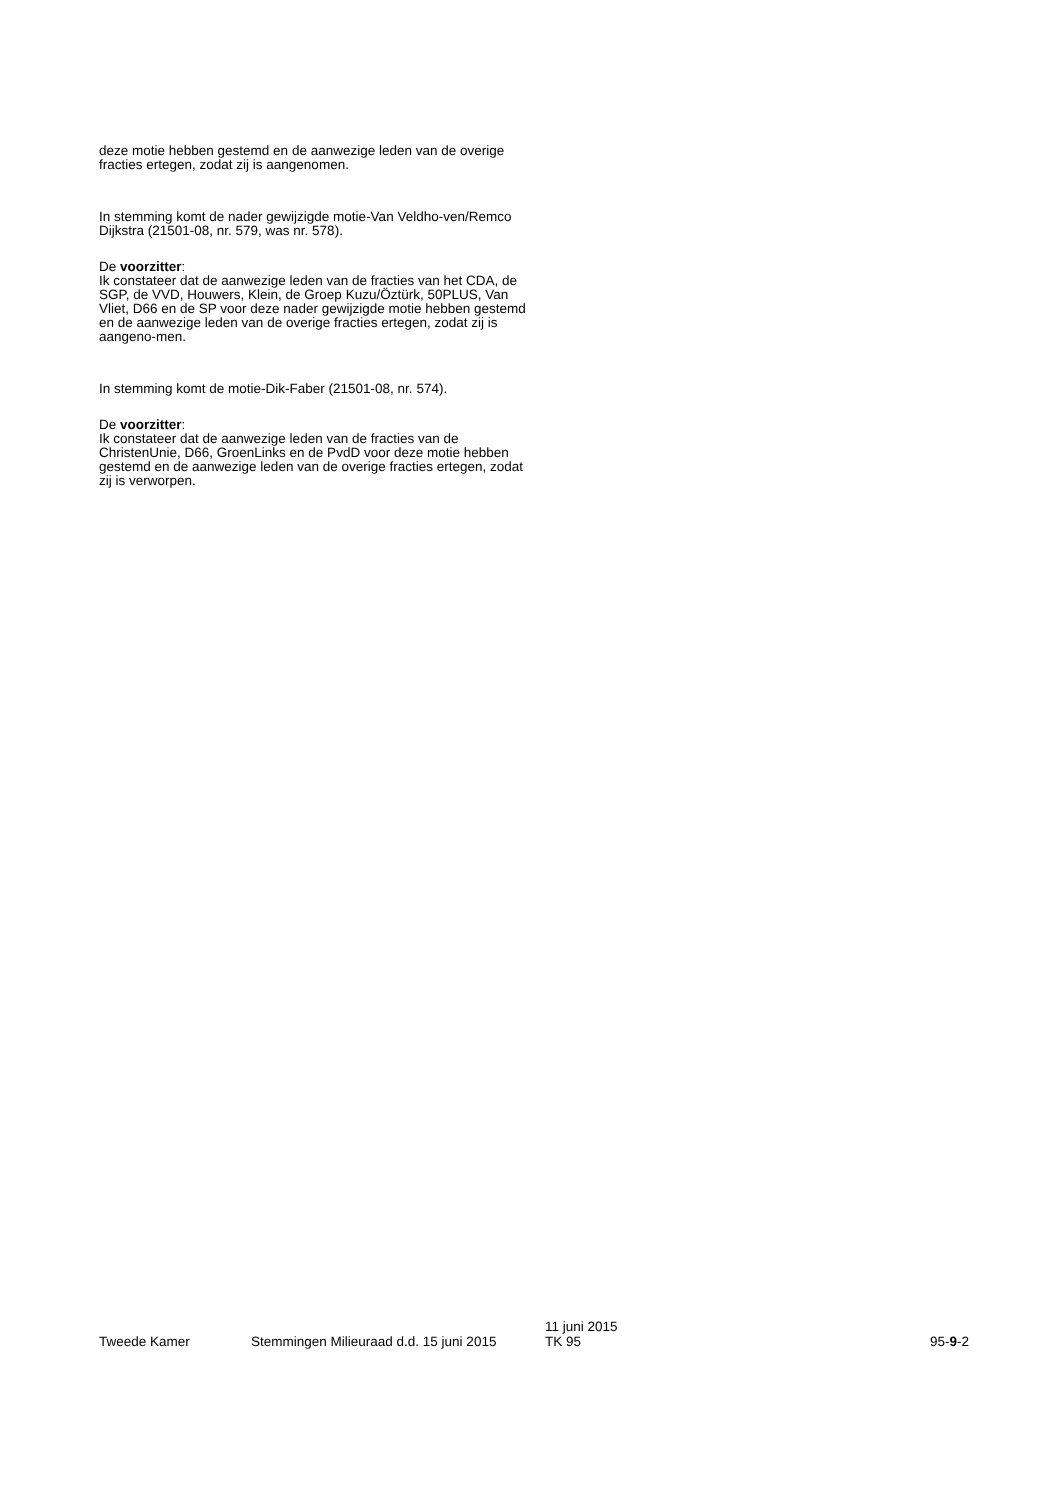deze motie hebben gestemd en de aanwezige leden van de overige fracties ertegen, zodat zij is aangenomen.
In stemming komt de nader gewijzigde motie-Van Veldho-ven/Remco Dijkstra (21501-08, nr. 579, was nr. 578).
De voorzitter:
Ik constateer dat de aanwezige leden van de fracties van het CDA, de SGP, de VVD, Houwers, Klein, de Groep Kuzu/Öztürk, 50PLUS, Van Vliet, D66 en de SP voor deze nader gewijzigde motie hebben gestemd en de aanwezige leden van de overige fracties ertegen, zodat zij is aangeno-men.
In stemming komt de motie-Dik-Faber (21501-08, nr. 574).
De voorzitter:
Ik constateer dat de aanwezige leden van de fracties van de ChristenUnie, D66, GroenLinks en de PvdD voor deze motie hebben gestemd en de aanwezige leden van de overige fracties ertegen, zodat zij is verworpen.
Tweede Kamer Stemmingen Milieuraad d.d. 15 juni 2015
11 juni 2015
TK 95
95-9-2